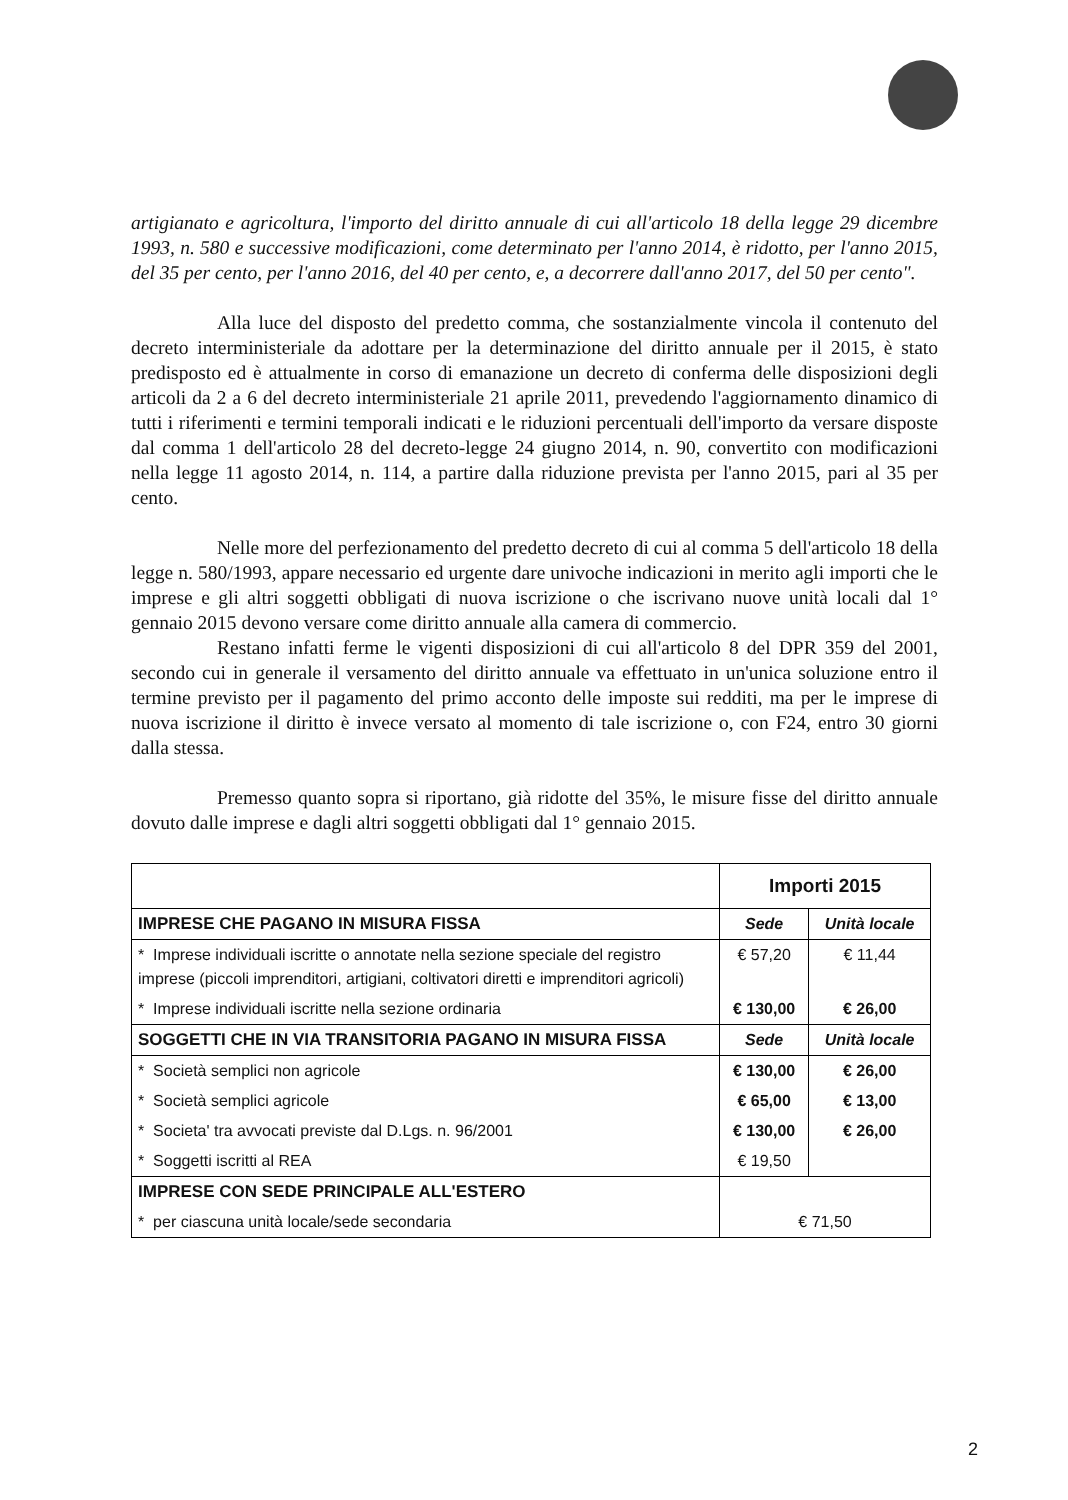artigianato e agricoltura, l'importo del diritto annuale di cui all'articolo 18 della legge 29 dicembre 1993, n. 580 e successive modificazioni, come determinato per l'anno 2014, è ridotto, per l'anno 2015, del 35 per cento, per l'anno 2016, del 40 per cento, e, a decorrere dall'anno 2017, del 50 per cento".
Alla luce del disposto del predetto comma, che sostanzialmente vincola il contenuto del decreto interministeriale da adottare per la determinazione del diritto annuale per il 2015, è stato predisposto ed è attualmente in corso di emanazione un decreto di conferma delle disposizioni degli articoli da 2 a 6 del decreto interministeriale 21 aprile 2011, prevedendo l'aggiornamento dinamico di tutti i riferimenti e termini temporali indicati e le riduzioni percentuali dell'importo da versare disposte dal comma 1 dell'articolo 28 del decreto-legge 24 giugno 2014, n. 90, convertito con modificazioni nella legge 11 agosto 2014, n. 114, a partire dalla riduzione prevista per l'anno 2015, pari al 35 per cento.
Nelle more del perfezionamento del predetto decreto di cui al comma 5 dell'articolo 18 della legge n. 580/1993, appare necessario ed urgente dare univoche indicazioni in merito agli importi che le imprese e gli altri soggetti obbligati di nuova iscrizione o che iscrivano nuove unità locali dal 1° gennaio 2015 devono versare come diritto annuale alla camera di commercio.
Restano infatti ferme le vigenti disposizioni di cui all'articolo 8 del DPR 359 del 2001, secondo cui in generale il versamento del diritto annuale va effettuato in un'unica soluzione entro il termine previsto per il pagamento del primo acconto delle imposte sui redditi, ma per le imprese di nuova iscrizione il diritto è invece versato al momento di tale iscrizione o, con F24, entro 30 giorni dalla stessa.
Premesso quanto sopra si riportano, già ridotte del 35%, le misure fisse del diritto annuale dovuto dalle imprese e dagli altri soggetti obbligati dal 1° gennaio 2015.
| | Importi 2015 | |
| --- | --- | --- |
| IMPRESE CHE PAGANO IN MISURA FISSA | Sede | Unità locale |
| * Imprese individuali iscritte o annotate nella sezione speciale del registro imprese (piccoli imprenditori, artigiani, coltivatori diretti e imprenditori agricoli) | € 57,20 | € 11,44 |
| * Imprese individuali iscritte nella sezione ordinaria | € 130,00 | € 26,00 |
| SOGGETTI CHE IN VIA TRANSITORIA PAGANO IN MISURA FISSA | Sede | Unità locale |
| * Società semplici non agricole | € 130,00 | € 26,00 |
| * Società semplici agricole | € 65,00 | € 13,00 |
| * Societa' tra avvocati previste dal D.Lgs. n. 96/2001 | € 130,00 | € 26,00 |
| * Soggetti iscritti al REA | € 19,50 | |
| IMPRESE CON SEDE PRINCIPALE ALL'ESTERO | | |
| * per ciascuna unità locale/sede secondaria | € 71,50 | |
2